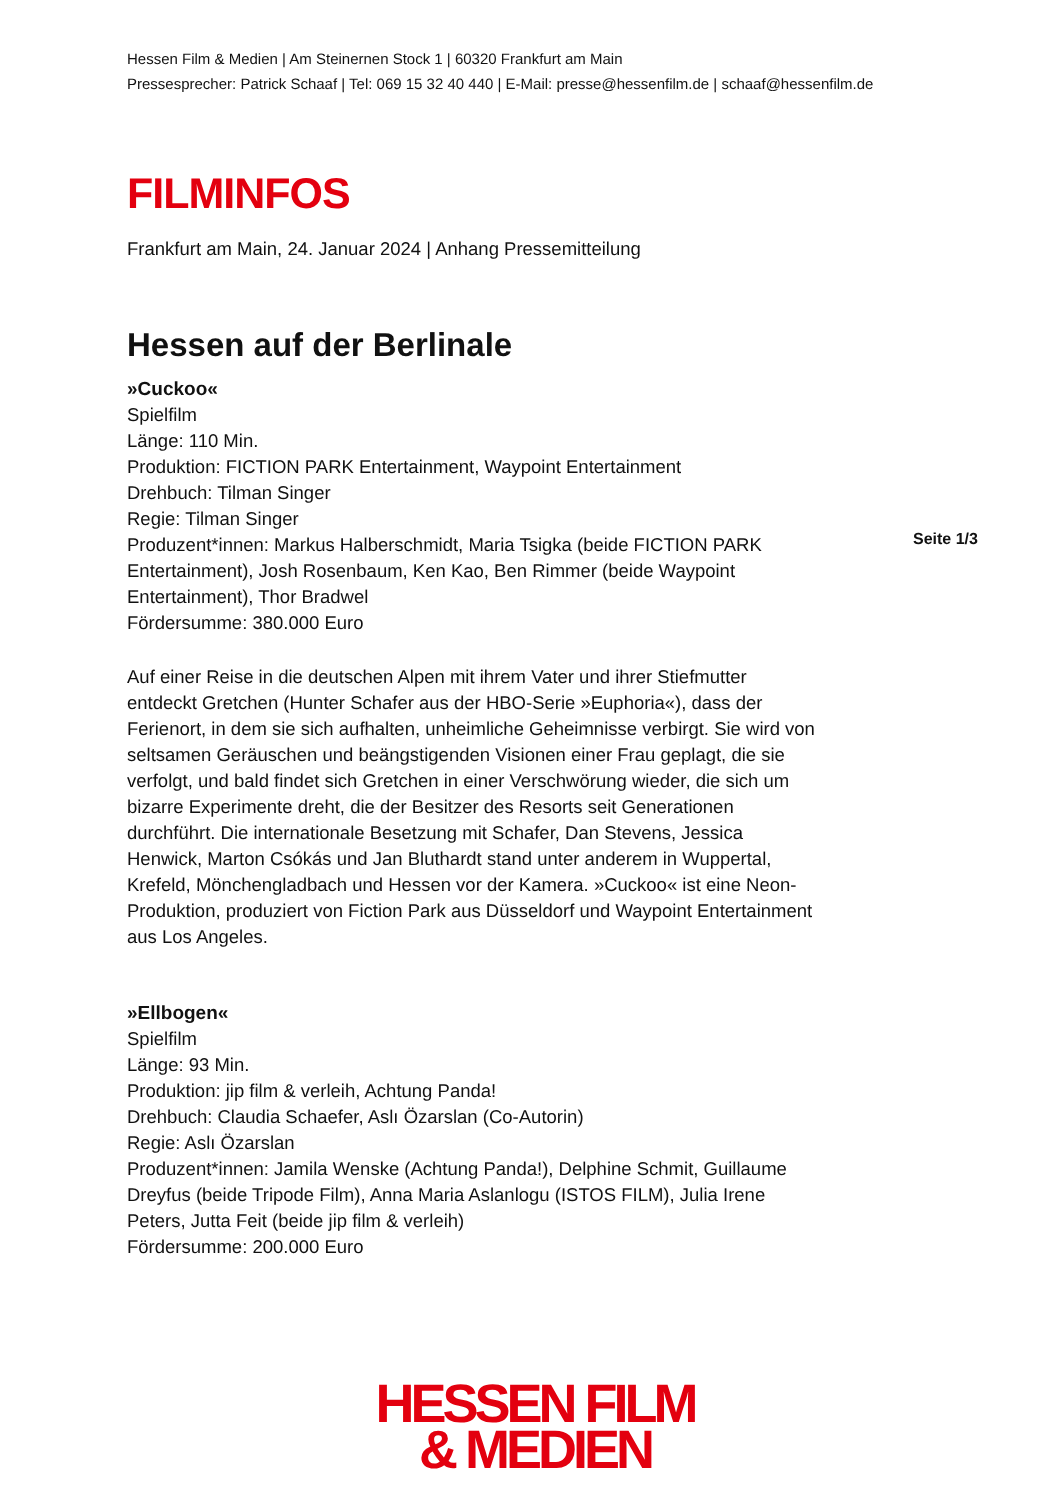Hessen Film & Medien | Am Steinernen Stock 1 | 60320 Frankfurt am Main
Pressesprecher: Patrick Schaaf | Tel: 069 15 32 40 440 | E-Mail: presse@hessenfilm.de | schaaf@hessenfilm.de
FILMINFOS
Frankfurt am Main, 24. Januar 2024 | Anhang Pressemitteilung
Hessen auf der Berlinale
»Cuckoo«
Spielfilm
Länge: 110 Min.
Produktion: FICTION PARK Entertainment, Waypoint Entertainment
Drehbuch: Tilman Singer
Regie: Tilman Singer
Produzent*innen: Markus Halberschmidt, Maria Tsigka (beide FICTION PARK Entertainment), Josh Rosenbaum, Ken Kao, Ben Rimmer (beide Waypoint Entertainment), Thor Bradwel
Fördersumme: 380.000 Euro
Auf einer Reise in die deutschen Alpen mit ihrem Vater und ihrer Stiefmutter entdeckt Gretchen (Hunter Schafer aus der HBO-Serie »Euphoria«), dass der Ferienort, in dem sie sich aufhalten, unheimliche Geheimnisse verbirgt. Sie wird von seltsamen Geräuschen und beängstigenden Visionen einer Frau geplagt, die sie verfolgt, und bald findet sich Gretchen in einer Verschwörung wieder, die sich um bizarre Experimente dreht, die der Besitzer des Resorts seit Generationen durchführt. Die internationale Besetzung mit Schafer, Dan Stevens, Jessica Henwick, Marton Csókás und Jan Bluthardt stand unter anderem in Wuppertal, Krefeld, Mönchengladbach und Hessen vor der Kamera. »Cuckoo« ist eine Neon-Produktion, produziert von Fiction Park aus Düsseldorf und Waypoint Entertainment aus Los Angeles.
»Ellbogen«
Spielfilm
Länge: 93 Min.
Produktion: jip film & verleih, Achtung Panda!
Drehbuch: Claudia Schaefer, Aslı Özarslan (Co-Autorin)
Regie: Aslı Özarslan
Produzent*innen: Jamila Wenske (Achtung Panda!), Delphine Schmit, Guillaume Dreyfus (beide Tripode Film), Anna Maria Aslanlogu (ISTOS FILM), Julia Irene Peters, Jutta Feit (beide jip film & verleih)
Fördersumme: 200.000 Euro
Seite 1/3
HESSEN FILM
& MEDIEN